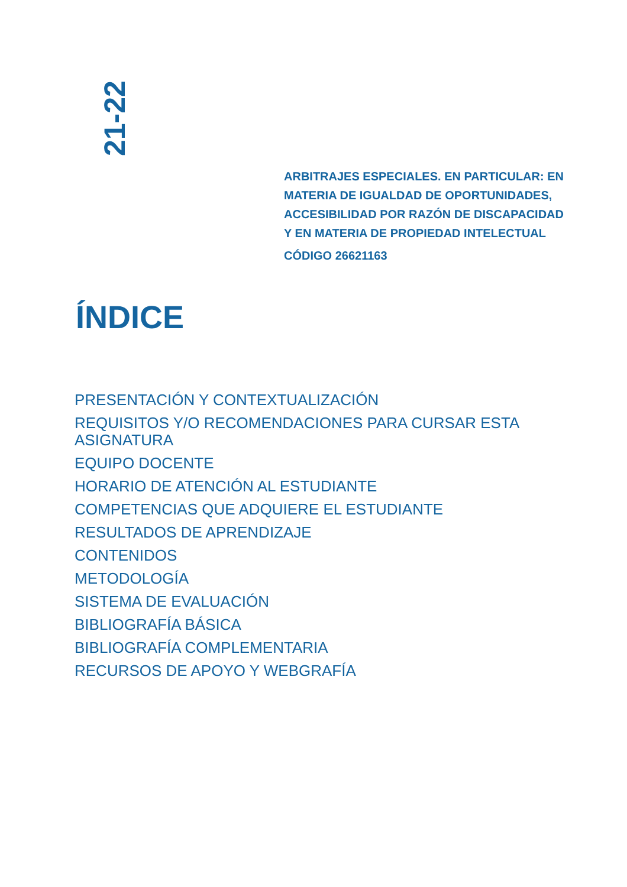21-22
ARBITRAJES ESPECIALES. EN PARTICULAR: EN MATERIA DE IGUALDAD DE OPORTUNIDADES, ACCESIBILIDAD POR RAZÓN DE DISCAPACIDAD Y EN MATERIA DE PROPIEDAD INTELECTUAL
CÓDIGO 26621163
ÍNDICE
PRESENTACIÓN Y CONTEXTUALIZACIÓN
REQUISITOS Y/O RECOMENDACIONES PARA CURSAR ESTA ASIGNATURA
EQUIPO DOCENTE
HORARIO DE ATENCIÓN AL ESTUDIANTE
COMPETENCIAS QUE ADQUIERE EL ESTUDIANTE
RESULTADOS DE APRENDIZAJE
CONTENIDOS
METODOLOGÍA
SISTEMA DE EVALUACIÓN
BIBLIOGRAFÍA BÁSICA
BIBLIOGRAFÍA COMPLEMENTARIA
RECURSOS DE APOYO Y WEBGRAFÍA